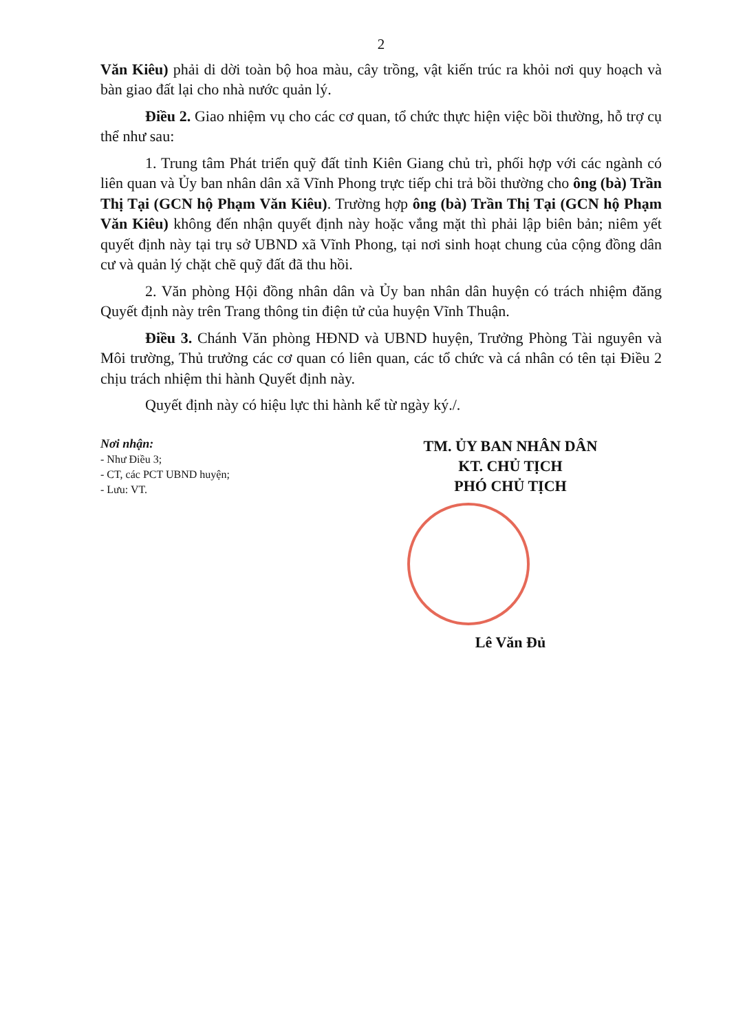2
Văn Kiêu) phải di dời toàn bộ hoa màu, cây trồng, vật kiến trúc ra khỏi nơi quy hoạch và bàn giao đất lại cho nhà nước quản lý.
Điều 2. Giao nhiệm vụ cho các cơ quan, tổ chức thực hiện việc bồi thường, hỗ trợ cụ thể như sau:
1. Trung tâm Phát triển quỹ đất tỉnh Kiên Giang chủ trì, phối hợp với các ngành có liên quan và Ủy ban nhân dân xã Vĩnh Phong trực tiếp chi trả bồi thường cho ông (bà) Trần Thị Tại (GCN hộ Phạm Văn Kiêu). Trường hợp ông (bà) Trần Thị Tại (GCN hộ Phạm Văn Kiêu) không đến nhận quyết định này hoặc vắng mặt thì phải lập biên bản; niêm yết quyết định này tại trụ sở UBND xã Vĩnh Phong, tại nơi sinh hoạt chung của cộng đồng dân cư và quản lý chặt chẽ quỹ đất đã thu hồi.
2. Văn phòng Hội đồng nhân dân và Ủy ban nhân dân huyện có trách nhiệm đăng Quyết định này trên Trang thông tin điện tử của huyện Vĩnh Thuận.
Điều 3. Chánh Văn phòng HĐND và UBND huyện, Trưởng Phòng Tài nguyên và Môi trường, Thủ trưởng các cơ quan có liên quan, các tổ chức và cá nhân có tên tại Điều 2 chịu trách nhiệm thi hành Quyết định này.
Quyết định này có hiệu lực thi hành kể từ ngày ký./.
Nơi nhận:
- Như Điều 3;
- CT, các PCT UBND huyện;
- Lưu: VT.
TM. ỦY BAN NHÂN DÂN
KT. CHỦ TỊCH
PHÓ CHỦ TỊCH
Lê Văn Đủ